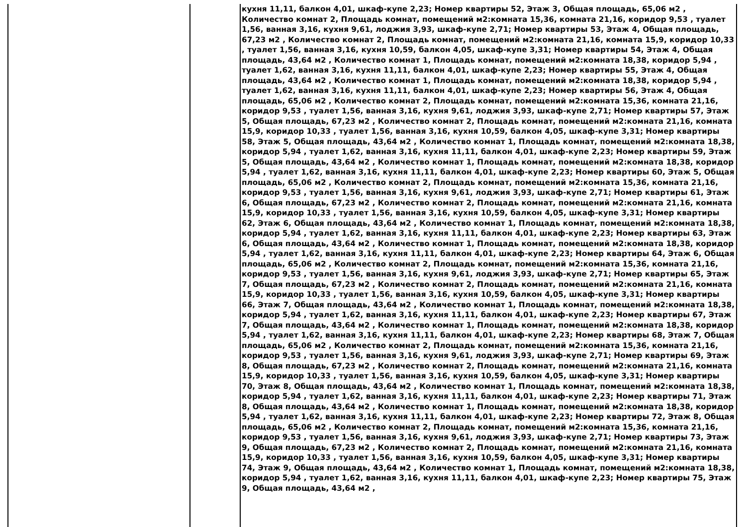| | | кухня 11,11, балкон 4,01, шкаф-купе 2,23; Номер квартиры 52, Этаж 3, Общая площадь, 65,06 м2 , Количество комнат 2, Площадь комнат, помещений м2:комната 15,36, комната 21,16, коридор 9,53 , туалет 1,56, ванная 3,16, кухня 9,61, лоджия 3,93, шкаф-купе 2,71; Номер квартиры 53, Этаж 4, Общая площадь, 67,23 м2 , Количество комнат 2, Площадь комнат, помещений м2:комната 21,16, комната 15,9, коридор 10,33 , туалет 1,56, ванная 3,16, кухня 10,59, балкон 4,05, шкаф-купе 3,31; Номер квартиры 54, Этаж 4, Общая площадь, 43,64 м2 , Количество комнат 1, Площадь комнат, помещений м2:комната 18,38, коридор 5,94 , туалет 1,62, ванная 3,16, кухня 11,11, балкон 4,01, шкаф-купе 2,23; Номер квартиры 55, Этаж 4, Общая площадь, 43,64 м2 , Количество комнат 1, Площадь комнат, помещений м2:комната 18,38, коридор 5,94 , туалет 1,62, ванная 3,16, кухня 11,11, балкон 4,01, шкаф-купе 2,23; Номер квартиры 56, Этаж 4, Общая площадь, 65,06 м2 , Количество комнат 2, Площадь комнат, помещений м2:комната 15,36, комната 21,16, коридор 9,53 , туалет 1,56, ванная 3,16, кухня 9,61, лоджия 3,93, шкаф-купе 2,71; Номер квартиры 57, Этаж 5, Общая площадь, 67,23 м2 , Количество комнат 2, Площадь комнат, помещений м2:комната 21,16, комната 15,9, коридор 10,33 , туалет 1,56, ванная 3,16, кухня 10,59, балкон 4,05, шкаф-купе 3,31; Номер квартиры 58, Этаж 5, Общая площадь, 43,64 м2 , Количество комнат 1, Площадь комнат, помещений м2:комната 18,38, коридор 5,94 , туалет 1,62, ванная 3,16, кухня 11,11, балкон 4,01, шкаф-купе 2,23; Номер квартиры 59, Этаж 5, Общая площадь, 43,64 м2 , Количество комнат 1, Площадь комнат, помещений м2:комната 18,38, коридор 5,94 , туалет 1,62, ванная 3,16, кухня 11,11, балкон 4,01, шкаф-купе 2,23; Номер квартиры 60, Этаж 5, Общая площадь, 65,06 м2 , Количество комнат 2, Площадь комнат, помещений м2:комната 15,36, комната 21,16, коридор 9,53 , туалет 1,56, ванная 3,16, кухня 9,61, лоджия 3,93, шкаф-купе 2,71; Номер квартиры 61, Этаж 6, Общая площадь, 67,23 м2 , Количество комнат 2, Площадь комнат, помещений м2:комната 21,16, комната 15,9, коридор 10,33 , туалет 1,56, ванная 3,16, кухня 10,59, балкон 4,05, шкаф-купе 3,31; Номер квартиры 62, Этаж 6, Общая площадь, 43,64 м2 , Количество комнат 1, Площадь комнат, помещений м2:комната 18,38, коридор 5,94 , туалет 1,62, ванная 3,16, кухня 11,11, балкон 4,01, шкаф-купе 2,23; Номер квартиры 63, Этаж 6, Общая площадь, 43,64 м2 , Количество комнат 1, Площадь комнат, помещений м2:комната 18,38, коридор 5,94 , туалет 1,62, ванная 3,16, кухня 11,11, балкон 4,01, шкаф-купе 2,23; Номер квартиры 64, Этаж 6, Общая площадь, 65,06 м2 , Количество комнат 2, Площадь комнат, помещений м2:комната 15,36, комната 21,16, коридор 9,53 , туалет 1,56, ванная 3,16, кухня 9,61, лоджия 3,93, шкаф-купе 2,71; Номер квартиры 65, Этаж 7, Общая площадь, 67,23 м2 , Количество комнат 2, Площадь комнат, помещений м2:комната 21,16, комната 15,9, коридор 10,33 , туалет 1,56, ванная 3,16, кухня 10,59, балкон 4,05, шкаф-купе 3,31; Номер квартиры 66, Этаж 7, Общая площадь, 43,64 м2 , Количество комнат 1, Площадь комнат, помещений м2:комната 18,38, коридор 5,94 , туалет 1,62, ванная 3,16, кухня 11,11, балкон 4,01, шкаф-купе 2,23; Номер квартиры 67, Этаж 7, Общая площадь, 43,64 м2 , Количество комнат 1, Площадь комнат, помещений м2:комната 18,38, коридор 5,94 , туалет 1,62, ванная 3,16, кухня 11,11, балкон 4,01, шкаф-купе 2,23; Номер квартиры 68, Этаж 7, Общая площадь, 65,06 м2 , Количество комнат 2, Площадь комнат, помещений м2:комната 15,36, комната 21,16, коридор 9,53 , туалет 1,56, ванная 3,16, кухня 9,61, лоджия 3,93, шкаф-купе 2,71; Номер квартиры 69, Этаж 8, Общая площадь, 67,23 м2 , Количество комнат 2, Площадь комнат, помещений м2:комната 21,16, комната 15,9, коридор 10,33 , туалет 1,56, ванная 3,16, кухня 10,59, балкон 4,05, шкаф-купе 3,31; Номер квартиры 70, Этаж 8, Общая площадь, 43,64 м2 , Количество комнат 1, Площадь комнат, помещений м2:комната 18,38, коридор 5,94 , туалет 1,62, ванная 3,16, кухня 11,11, балкон 4,01, шкаф-купе 2,23; Номер квартиры 71, Этаж 8, Общая площадь, 43,64 м2 , Количество комнат 1, Площадь комнат, помещений м2:комната 18,38, коридор 5,94 , туалет 1,62, ванная 3,16, кухня 11,11, балкон 4,01, шкаф-купе 2,23; Номер квартиры 72, Этаж 8, Общая площадь, 65,06 м2 , Количество комнат 2, Площадь комнат, помещений м2:комната 15,36, комната 21,16, коридор 9,53 , туалет 1,56, ванная 3,16, кухня 9,61, лоджия 3,93, шкаф-купе 2,71; Номер квартиры 73, Этаж 9, Общая площадь, 67,23 м2 , Количество комнат 2, Площадь комнат, помещений м2:комната 21,16, комната 15,9, коридор 10,33 , туалет 1,56, ванная 3,16, кухня 10,59, балкон 4,05, шкаф-купе 3,31; Номер квартиры 74, Этаж 9, Общая площадь, 43,64 м2 , Количество комнат 1, Площадь комнат, помещений м2:комната 18,38, коридор 5,94 , туалет 1,62, ванная 3,16, кухня 11,11, балкон 4,01, шкаф-купе 2,23; Номер квартиры 75, Этаж 9, Общая площадь, 43,64 м2 , |